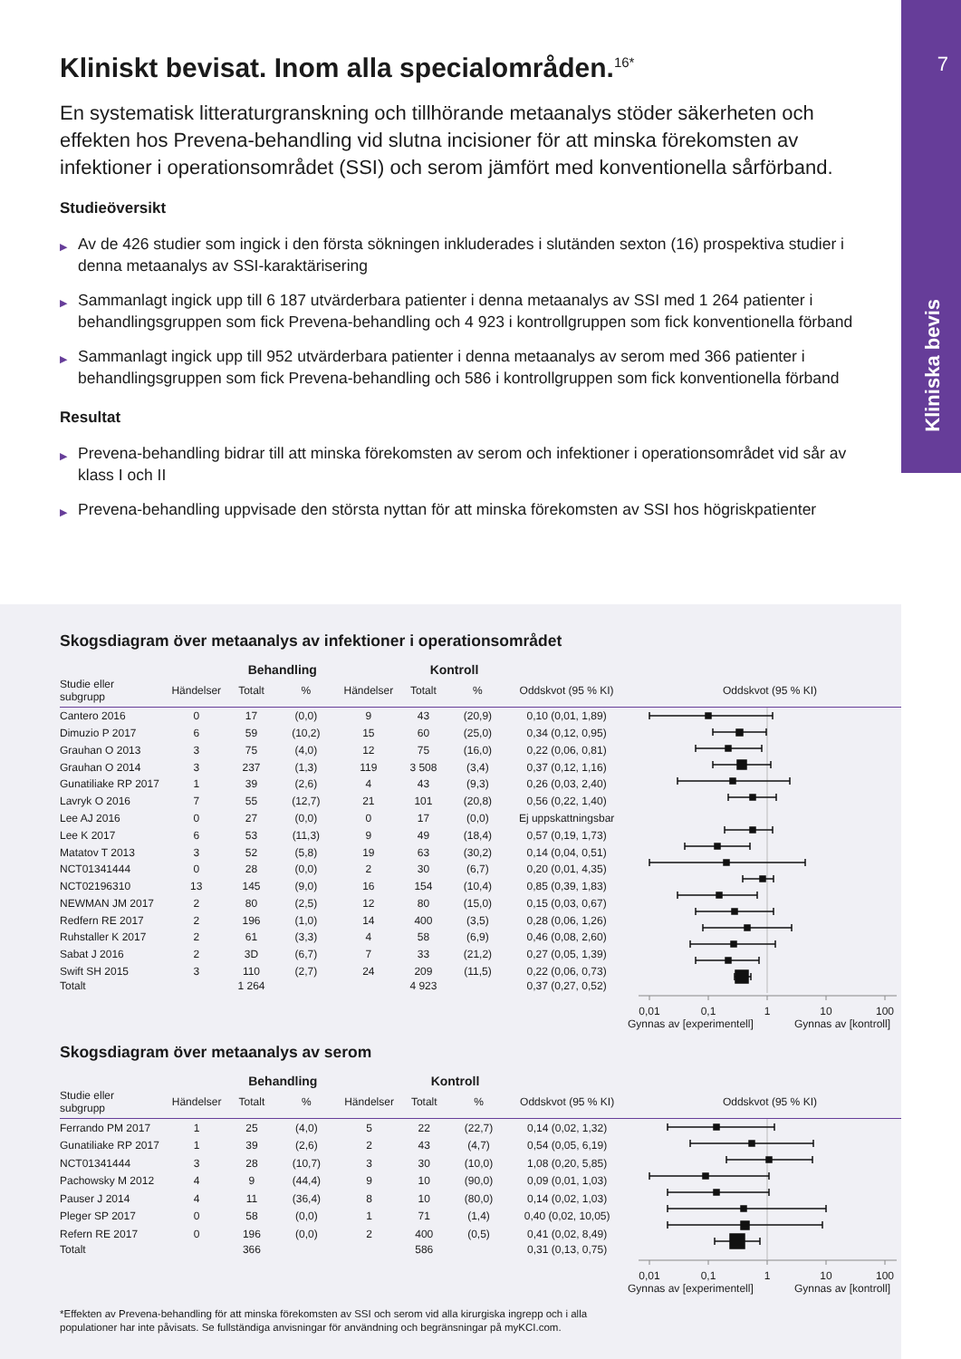7
Kliniska bevis
Kliniskt bevisat. Inom alla specialområden.<sup>16*</sup>
En systematisk litteraturgranskning och tillhörande metaanalys stöder säkerheten och effekten hos Prevena-behandling vid slutna incisioner för att minska förekomsten av infektioner i operationsområdet (SSI) och serom jämfört med konventionella sårförband.
Studieöversikt
▶ Av de 426 studier som ingick i den första sökningen inkluderades i slutänden sexton (16) prospektiva studier i denna metaanalys av SSI-karaktärisering
▶ Sammanlagt ingick upp till 6 187 utvärderbara patienter i denna metaanalys av SSI med 1 264 patienter i behandlingsgruppen som fick Prevena-behandling och 4 923 i kontrollgruppen som fick konventionella förband
▶ Sammanlagt ingick upp till 952 utvärderbara patienter i denna metaanalys av serom med 366 patienter i behandlingsgruppen som fick Prevena-behandling och 586 i kontrollgruppen som fick konventionella förband
Resultat
▶ Prevena-behandling bidrar till att minska förekomsten av serom och infektioner i operationsområdet vid sår av klass I och II
▶ Prevena-behandling uppvisade den största nyttan för att minska förekomsten av SSI hos högriskpatienter
Skogsdiagram över metaanalys av infektioner i operationsområdet
| | | Behandling | | | Kontroll | | | | |
| --- | --- | --- | --- | --- | --- | --- | --- | --- | --- |
| Studie eller subgrupp | Händelser | Totalt | % | Händelser | Totalt | % | Oddskvot (95 % KI) | | Oddskvot (95 % KI) |
| Cantero 2016 | 0 | 17 | (0,0) | 9 | 43 | (20,9) | 0,10 (0,01, 1,89) | | 0,01 0,1 1 10 100 |
| Dimuzio P 2017 | 6 | 59 | (10,2) | 15 | 60 | (25,0) | 0,34 (0,12, 0,95) | | |
| Grauhan O 2013 | 3 | 75 | (4,0) | 12 | 75 | (16,0) | 0,22 (0,06, 0,81) | | |
| Grauhan O 2014 | 3 | 237 | (1,3) | 119 | 3 508 | (3,4) | 0,37 (0,12, 1,16) | | |
| Gunatiliake RP 2017 | 1 | 39 | (2,6) | 4 | 43 | (9,3) | 0,26 (0,03, 2,40) | | |
| Lavryk O 2016 | 7 | 55 | (12,7) | 21 | 101 | (20,8) | 0,56 (0,22, 1,40) | | |
| Lee AJ 2016 | 0 | 27 | (0,0) | 0 | 17 | (0,0) | Ej uppskattningsbar | | |
| Lee K 2017 | 6 | 53 | (11,3) | 9 | 49 | (18,4) | 0,57 (0,19, 1,73) | | |
| Matatov T 2013 | 3 | 52 | (5,8) | 19 | 63 | (30,2) | 0,14 (0,04, 0,51) | | |
| NCT01341444 | 0 | 28 | (0,0) | 2 | 30 | (6,7) | 0,20 (0,01, 4,35) | | |
| NCT02196310 | 13 | 145 | (9,0) | 16 | 154 | (10,4) | 0,85 (0,39, 1,83) | | |
| NEWMAN JM 2017 | 2 | 80 | (2,5) | 12 | 80 | (15,0) | 0,15 (0,03, 0,67) | | |
| Redfern RE 2017 | 2 | 196 | (1,0) | 14 | 400 | (3,5) | 0,28 (0,06, 1,26) | | |
| Ruhstaller K 2017 | 2 | 61 | (3,3) | 4 | 58 | (6,9) | 0,46 (0,08, 2,60) | | |
| Sabat J 2016 | 2 | 3D | (6,7) | 7 | 33 | (21,2) | 0,27 (0,05, 1,39) | | |
| Swift SH 2015 | 3 | 110 | (2,7) | 24 | 209 | (11,5) | 0,22 (0,06, 0,73) | | |
| Totalt | | 1 264 | | | 4 923 | | 0,37 (0,27, 0,52) | | |
Gynnas av [experimentell] Gynnas av [kontroll]
Skogsdiagram över metaanalys av serom
| | | Behandling | | | Kontroll | | | | |
| --- | --- | --- | --- | --- | --- | --- | --- | --- | --- |
| Studie eller subgrupp | Händelser | Totalt | % | Händelser | Totalt | % | Oddskvot (95 % KI) | | Oddskvot (95 % KI) |
| Ferrando PM 2017 | 1 | 25 | (4,0) | 5 | 22 | (22,7) | 0,14 (0,02, 1,32) | | 0,01 0,1 1 10 100 |
| Gunatiliake RP 2017 | 1 | 39 | (2,6) | 2 | 43 | (4,7) | 0,54 (0,05, 6,19) | | |
| NCT01341444 | 3 | 28 | (10,7) | 3 | 30 | (10,0) | 1,08 (0,20, 5,85) | | |
| Pachowsky M 2012 | 4 | 9 | (44,4) | 9 | 10 | (90,0) | 0,09 (0,01, 1,03) | | |
| Pauser J 2014 | 4 | 11 | (36,4) | 8 | 10 | (80,0) | 0,14 (0,02, 1,03) | | |
| Pleger SP 2017 | 0 | 58 | (0,0) | 1 | 71 | (1,4) | 0,40 (0,02, 10,05) | | |
| Refern RE 2017 | 0 | 196 | (0,0) | 2 | 400 | (0,5) | 0,41 (0,02, 8,49) | | |
| Totalt | | 366 | | | 586 | | 0,31 (0,13, 0,75) | | |
Gynnas av [experimentell] Gynnas av [kontroll]
*Effekten av Prevena-behandling för att minska förekomsten av SSI och serom vid alla kirurgiska ingrepp och i alla
populationer har inte påvisats. Se fullständiga anvisningar för användning och begränsningar på myKCI.com.